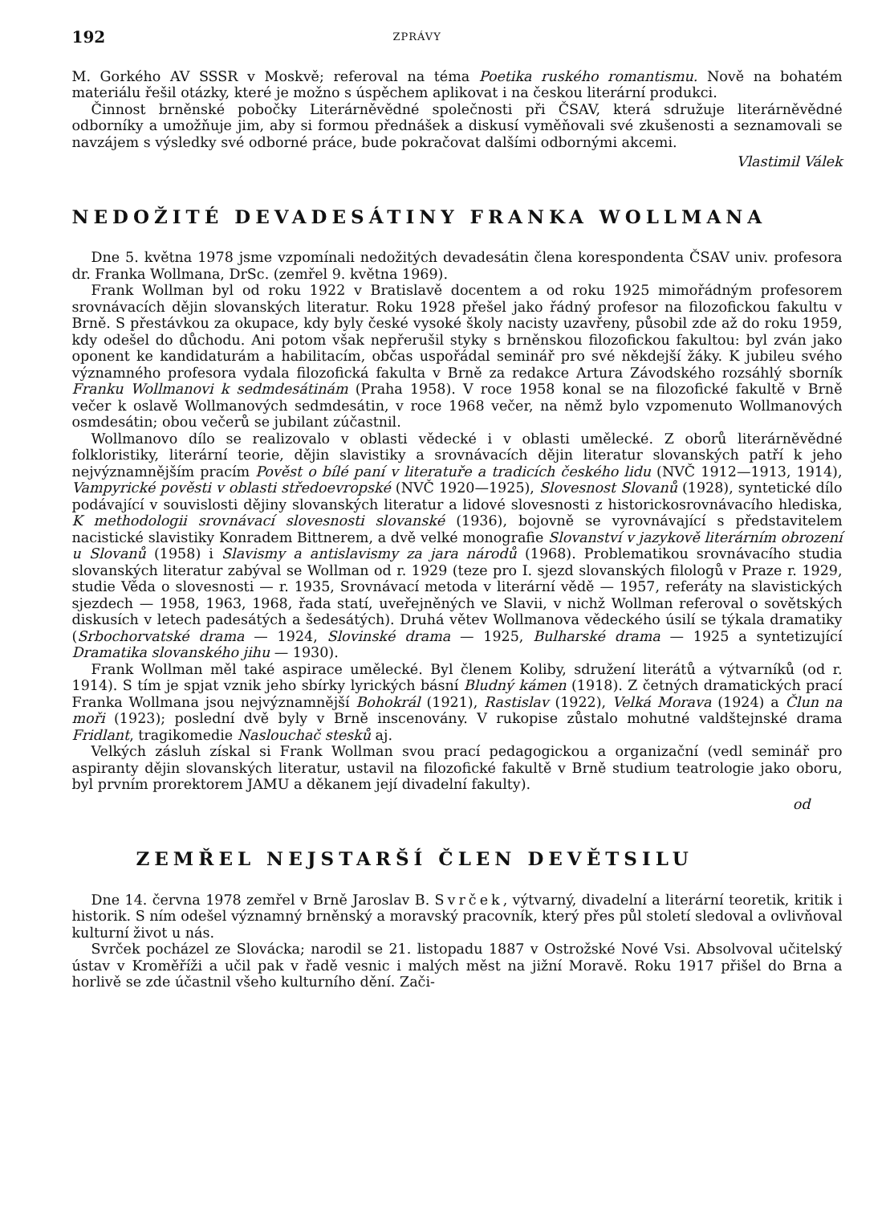192 ZPRÁVY
M. Gorkého AV SSSR v Moskvě; referoval na téma Poetika ruského romantismu. Nově na bohatém materiálu řešil otázky, které je možno s úspěchem aplikovat i na českou literární produkci.
Činnost brněnské pobočky Literárněvědné společnosti při ČSAV, která sdružuje literárněvědné odborníky a umožňuje jim, aby si formou přednášek a diskusí vyměňovali své zkušenosti a seznamovali se navzájem s výsledky své odborné práce, bude pokračovat dalšími odbornými akcemi.
Vlastimil Válek
NEDOŽITÉ DEVADESÁTINY FRANKA WOLLMANA
Dne 5. května 1978 jsme vzpomínali nedožitých devadesátin člena korespondenta ČSAV univ. profesora dr. Franka Wollmana, DrSc. (zemřel 9. května 1969).
Frank Wollman byl od roku 1922 v Bratislavě docentem a od roku 1925 mimořádným profesorem srovnávacích dějin slovanských literatur. Roku 1928 přešel jako řádný profesor na filozofickou fakultu v Brně. S přestávkou za okupace, kdy byly české vysoké školy nacisty uzavřeny, působil zde až do roku 1959, kdy odešel do důchodu. Ani potom však nepřerušil styky s brněnskou filozofickou fakultou: byl zván jako oponent ke kandidaturám a habilitacím, občas uspořádal seminář pro své někdejší žáky. K jubileu svého významného profesora vydala filozofická fakulta v Brně za redakce Artura Závodského rozsáhlý sborník Franku Wollmanovi k sedmdesátinám (Praha 1958). V roce 1958 konal se na filozofické fakultě v Brně večer k oslavě Wollmanových sedmdesátin, v roce 1968 večer, na němž bylo vzpomenuto Wollmanových osmdesátin; obou večerů se jubilant zúčastnil.
Wollmanovo dílo se realizovalo v oblasti vědecké i v oblasti umělecké. Z oborů literárněvědné folkloristiky, literární teorie, dějin slavistiky a srovnávacích dějin literatur slovanských patří k jeho nejvýznamnějším pracím Pověst o bílé paní v literatuře a tradicích českého lidu (NVČ 1912—1913, 1914), Vampyrické pověsti v oblasti středoevropské (NVČ 1920—1925), Slovesnost Slovanů (1928), syntetické dílo podávající v souvislosti dějiny slovanských literatur a lidové slovesnosti z historickosrovnávacího hlediska, K methodologii srovnávací slovesnosti slovanské (1936), bojovně se vyrovnávající s představitelem nacistické slavistiky Konradem Bittnerem, a dvě velké monografie Slovanství v jazykově literárním obrození u Slovanů (1958) i Slavismy a antislavismy za jara národů (1968). Problematikou srovnávacího studia slovanských literatur zabýval se Wollman od r. 1929 (teze pro I. sjezd slovanských filologů v Praze r. 1929, studie Věda o slovesnosti — r. 1935, Srovnávací metoda v literární vědě — 1957, referáty na slavistických sjezdech — 1958, 1963, 1968, řada statí, uveřejněných ve Slavii, v nichž Wollman referoval o sovětských diskusích v letech padesátých a šedesátých). Druhá větev Wollmanova vědeckého úsilí se týkala dramatiky (Srbochorvatské drama — 1924, Slovinské drama — 1925, Bulharské drama — 1925 a syntetizující Dramatika slovanského jihu — 1930).
Frank Wollman měl také aspirace umělecké. Byl členem Koliby, sdružení literátů a výtvarníků (od r. 1914). S tím je spjat vznik jeho sbírky lyrických básní Bludný kámen (1918). Z četných dramatických prací Franka Wollmana jsou nejvýznamnější Bohokrál (1921), Rastislav (1922), Velká Morava (1924) a Člun na moři (1923); poslední dvě byly v Brně inscenovány. V rukopise zůstalo mohutné valdštejnské drama Fridlant, tragikomedie Naslouchač stesků aj.
Velkých zásluh získal si Frank Wollman svou prací pedagogickou a organizační (vedl seminář pro aspiranty dějin slovanských literatur, ustavil na filozofické fakultě v Brně studium teatrologie jako oboru, byl prvním prorektorem JAMU a děkanem její divadelní fakulty).
od
ZEMŘEL NEJSTARŠÍ ČLEN DEVĚTSILU
Dne 14. června 1978 zemřel v Brně Jaroslav B. Svrček, výtvarný, divadelní a literární teoretik, kritik i historik. S ním odešel významný brněnský a moravský pracovník, který přes půl století sledoval a ovlivňoval kulturní život u nás.
Svrček pocházel ze Slovácka; narodil se 21. listopadu 1887 v Ostrožské Nové Vsi. Absolvoval učitelský ústav v Kroměříži a učil pak v řadě vesnic i malých měst na jižní Moravě. Roku 1917 přišel do Brna a horlivě se zde účastnil všeho kulturního dění. Zači-